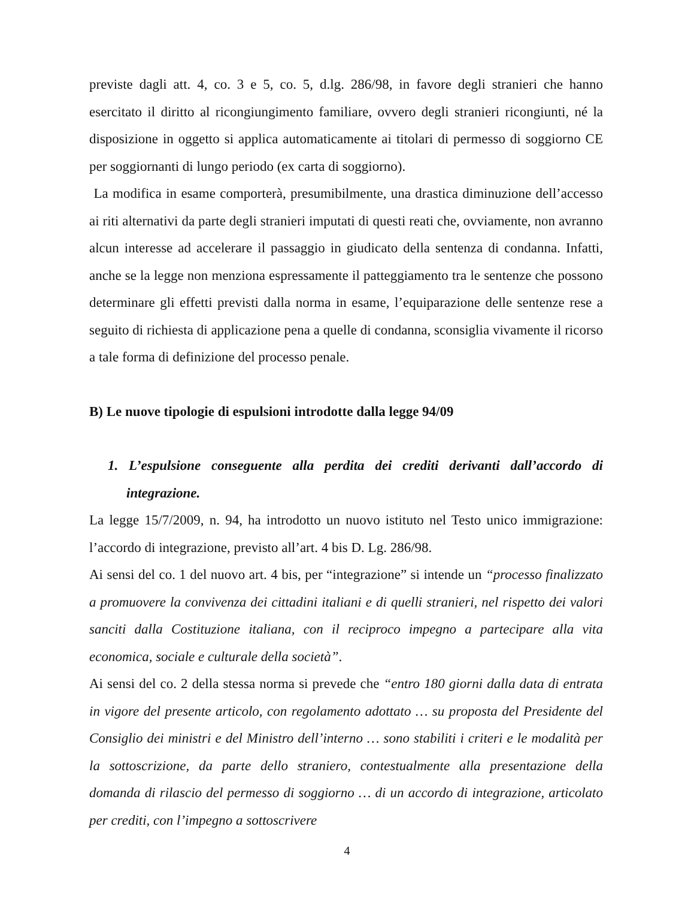previste dagli att. 4, co. 3 e 5, co. 5, d.lg. 286/98, in favore degli stranieri che hanno esercitato il diritto al ricongiungimento familiare, ovvero degli stranieri ricongiunti, né la disposizione in oggetto si applica automaticamente ai titolari di permesso di soggiorno CE per soggiornanti di lungo periodo (ex carta di soggiorno).
La modifica in esame comporterà, presumibilmente, una drastica diminuzione dell’accesso ai riti alternativi da parte degli stranieri imputati di questi reati che, ovviamente, non avranno alcun interesse ad accelerare il passaggio in giudicato della sentenza di condanna. Infatti, anche se la legge non menziona espressamente il patteggiamento tra le sentenze che possono determinare gli effetti previsti dalla norma in esame, l’equiparazione delle sentenze rese a seguito di richiesta di applicazione pena a quelle di condanna, sconsiglia vivamente il ricorso a tale forma di definizione del processo penale.
B) Le nuove tipologie di espulsioni introdotte dalla legge 94/09
1. L’espulsione conseguente alla perdita dei crediti derivanti dall’accordo di integrazione.
La legge 15/7/2009, n. 94, ha introdotto un nuovo istituto nel Testo unico immigrazione: l’accordo di integrazione, previsto all’art. 4 bis D. Lg. 286/98.
Ai sensi del co. 1 del nuovo art. 4 bis, per “integrazione” si intende un “processo finalizzato a promuovere la convivenza dei cittadini italiani e di quelli stranieri, nel rispetto dei valori sanciti dalla Costituzione italiana, con il reciproco impegno a partecipare alla vita economica, sociale e culturale della società”.
Ai sensi del co. 2 della stessa norma si prevede che “entro 180 giorni dalla data di entrata in vigore del presente articolo, con regolamento adottato … su proposta del Presidente del Consiglio dei ministri e del Ministro dell’interno … sono stabiliti i criteri e le modalità per la sottoscrizione, da parte dello straniero, contestualmente alla presentazione della domanda di rilascio del permesso di soggiorno … di un accordo di integrazione, articolato per crediti, con l’impegno a sottoscrivere
4